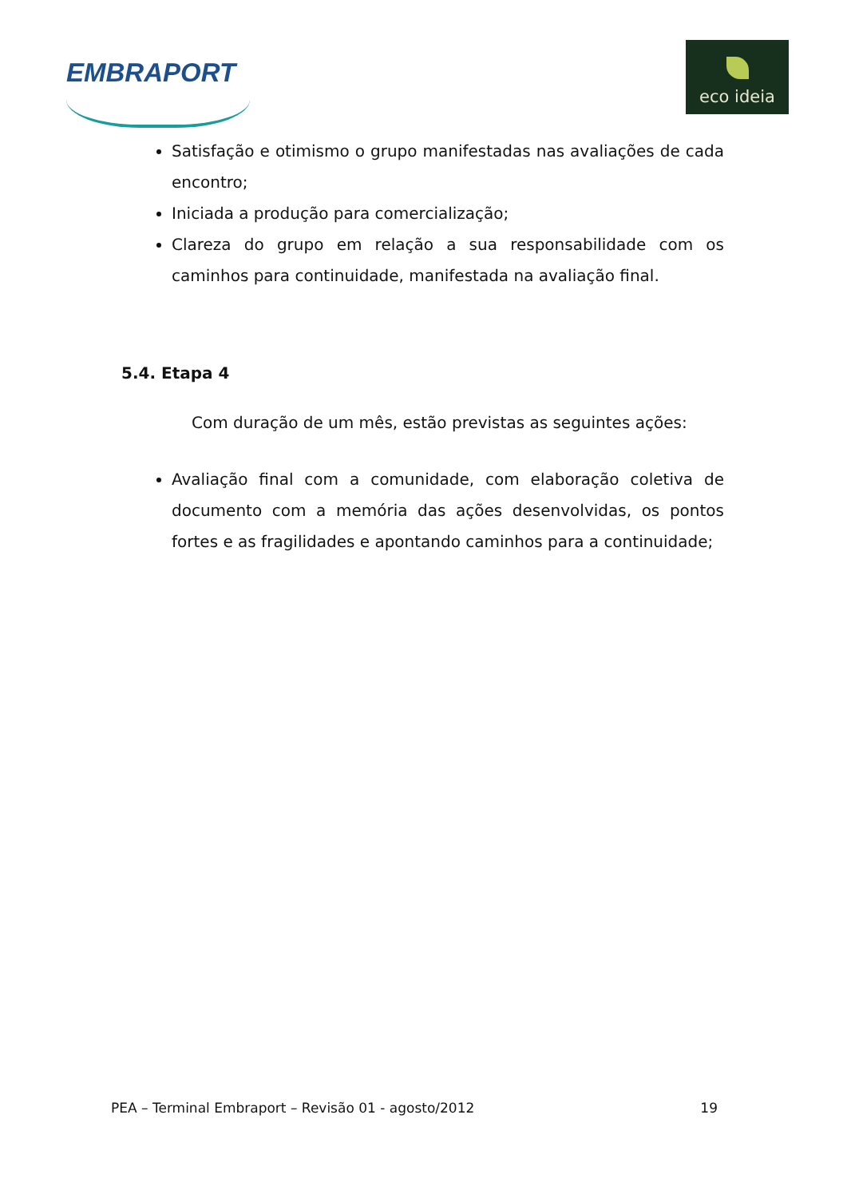EMBRAPORT
eco ideia
Satisfação e otimismo o grupo manifestadas nas avaliações de cada encontro;
Iniciada a produção para comercialização;
Clareza do grupo em relação a sua responsabilidade com os caminhos para continuidade, manifestada na avaliação final.
5.4. Etapa 4
Com duração de um mês, estão previstas as seguintes ações:
Avaliação final com a comunidade, com elaboração coletiva de documento com a memória das ações desenvolvidas, os pontos fortes e as fragilidades e apontando caminhos para a continuidade;
PEA – Terminal Embraport – Revisão 01 - agosto/2012 19